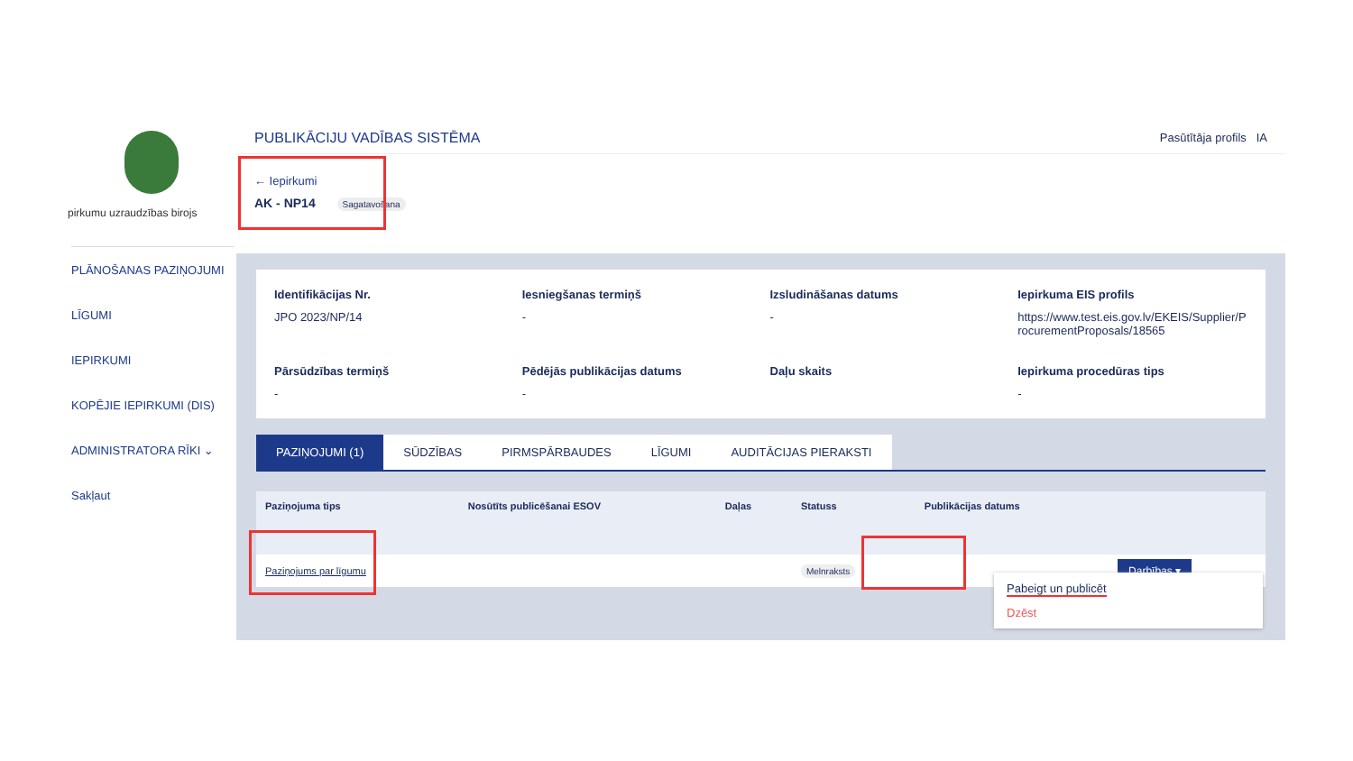pirkumu uzraudzības birojs
PLĀNOŠANAS PAZIŅOJUMI
LĪGUMI
IEPIRKUMI
KOPĒJIE IEPIRKUMI (DIS)
ADMINISTRATORA RĪKI ⌄
Sakļaut
PUBLIKĀCIJU VADĪBAS SISTĒMA
Pasūtītāja profils IA
← Iepirkumi
AK - NP14 Sagatavošana
Identifikācijas Nr.
JPO 2023/NP/14
Iesniegšanas termiņš
-
Izsludināšanas datums
-
Iepirkuma EIS profils
https://www.test.eis.gov.lv/EKEIS/Supplier/ProcurementProposals/18565
Pārsūdzības termiņš
-
Pēdējās publikācijas datums
-
Daļu skaits
Iepirkuma procedūras tips
-
PAZIŅOJUMI (1) SŪDZĪBAS PIRMSPĀRBAUDES LĪGUMI AUDITĀCIJAS PIERAKSTI
| Paziņojuma tips | Nosūtīts publicēšanai ESOV | Daļas | Statuss | Publikācijas datums | |
| --- | --- | --- | --- | --- | --- |
| Paziņojums par līgumu | | | Melnraksts | | Darbības ▾ |
Pabeigt un publicēt
Dzēst